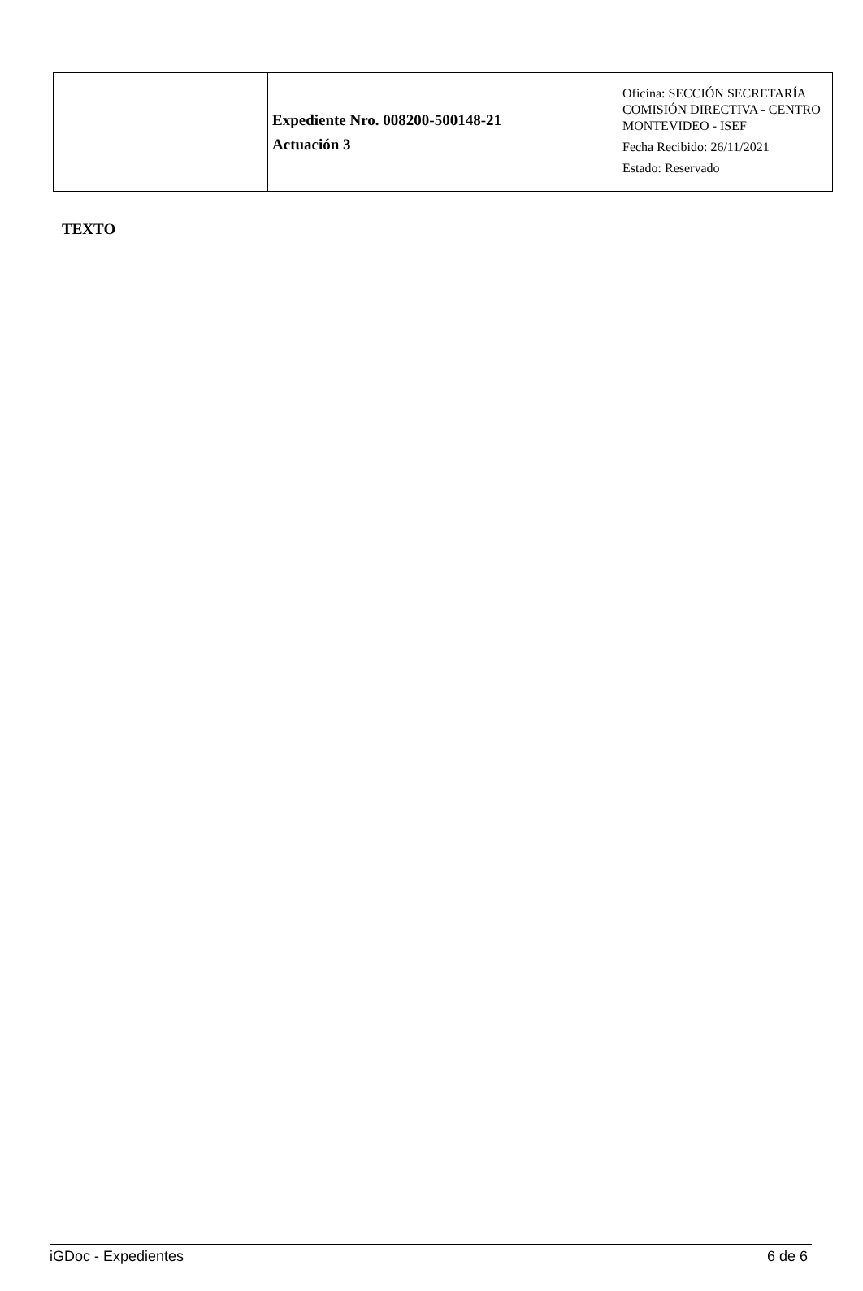| | Expediente Nro. 008200-500148-21 Actuación 3 | Oficina: SECCIÓN SECRETARÍA COMISIÓN DIRECTIVA - CENTRO MONTEVIDEO - ISEF Fecha Recibido: 26/11/2021 Estado: Reservado |
TEXTO
iGDoc - Expedientes 6 de 6